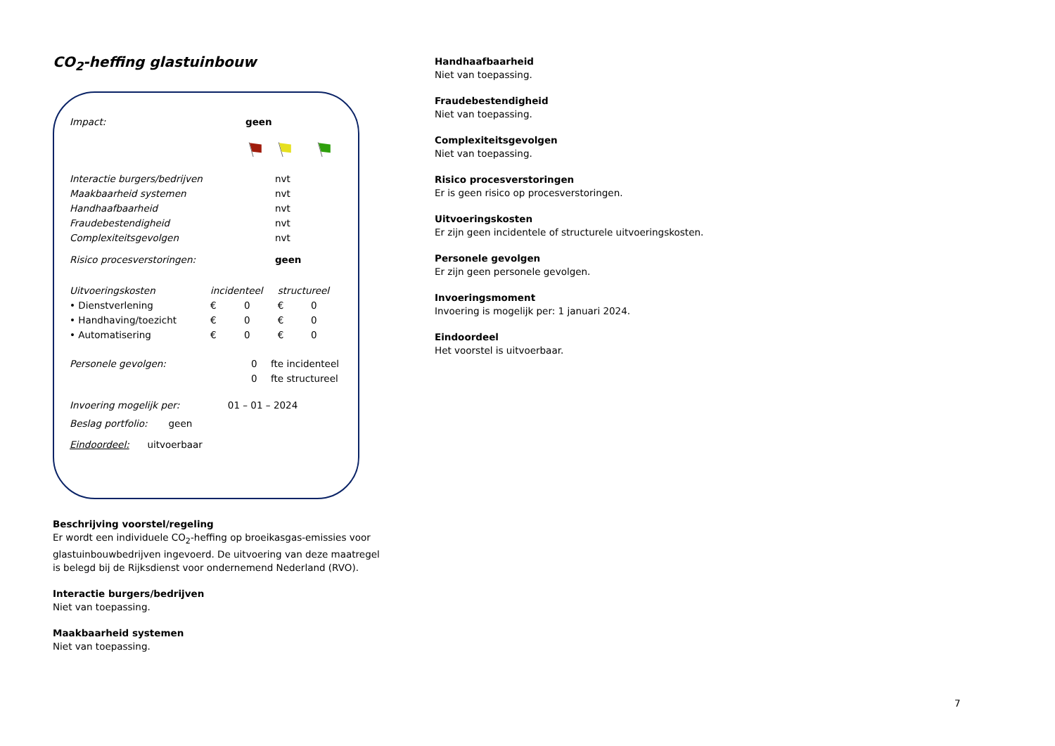CO<sub>2</sub>-heffing glastuinbouw
| Impact: | geen | | |
| Interactie burgers/bedrijven | | nvt | |
| Maakbaarheid systemen | | nvt | |
| Handhaafbaarheid | | nvt | |
| Fraudebestendigheid | | nvt | |
| Complexiteitsgevolgen | | nvt | |
| Risico procesverstoringen: | | geen | |
| Uitvoeringskosten | incidenteel | | structureel | |
| • Dienstverlening | € | 0 | € | 0 |
| • Handhaving/toezicht | € | 0 | € | 0 |
| • Automatisering | € | 0 | € | 0 |
| Personele gevolgen: | 0 | fte incidenteel |
| | 0 | fte structureel |
Invoering mogelijk per: 01 – 01 – 2024
Beslag portfolio: geen
Eindoordeel: uitvoerbaar
Beschrijving voorstel/regeling
Er wordt een individuele CO<sub>2</sub>-heffing op broeikasgas-emissies voor glastuinbouwbedrijven ingevoerd. De uitvoering van deze maatregel is belegd bij de Rijksdienst voor ondernemend Nederland (RVO).
Interactie burgers/bedrijven
Niet van toepassing.
Maakbaarheid systemen
Niet van toepassing.
Handhaafbaarheid
Niet van toepassing.
Fraudebestendigheid
Niet van toepassing.
Complexiteitsgevolgen
Niet van toepassing.
Risico procesverstoringen
Er is geen risico op procesverstoringen.
Uitvoeringskosten
Er zijn geen incidentele of structurele uitvoeringskosten.
Personele gevolgen
Er zijn geen personele gevolgen.
Invoeringsmoment
Invoering is mogelijk per: 1 januari 2024.
Eindoordeel
Het voorstel is uitvoerbaar.
7